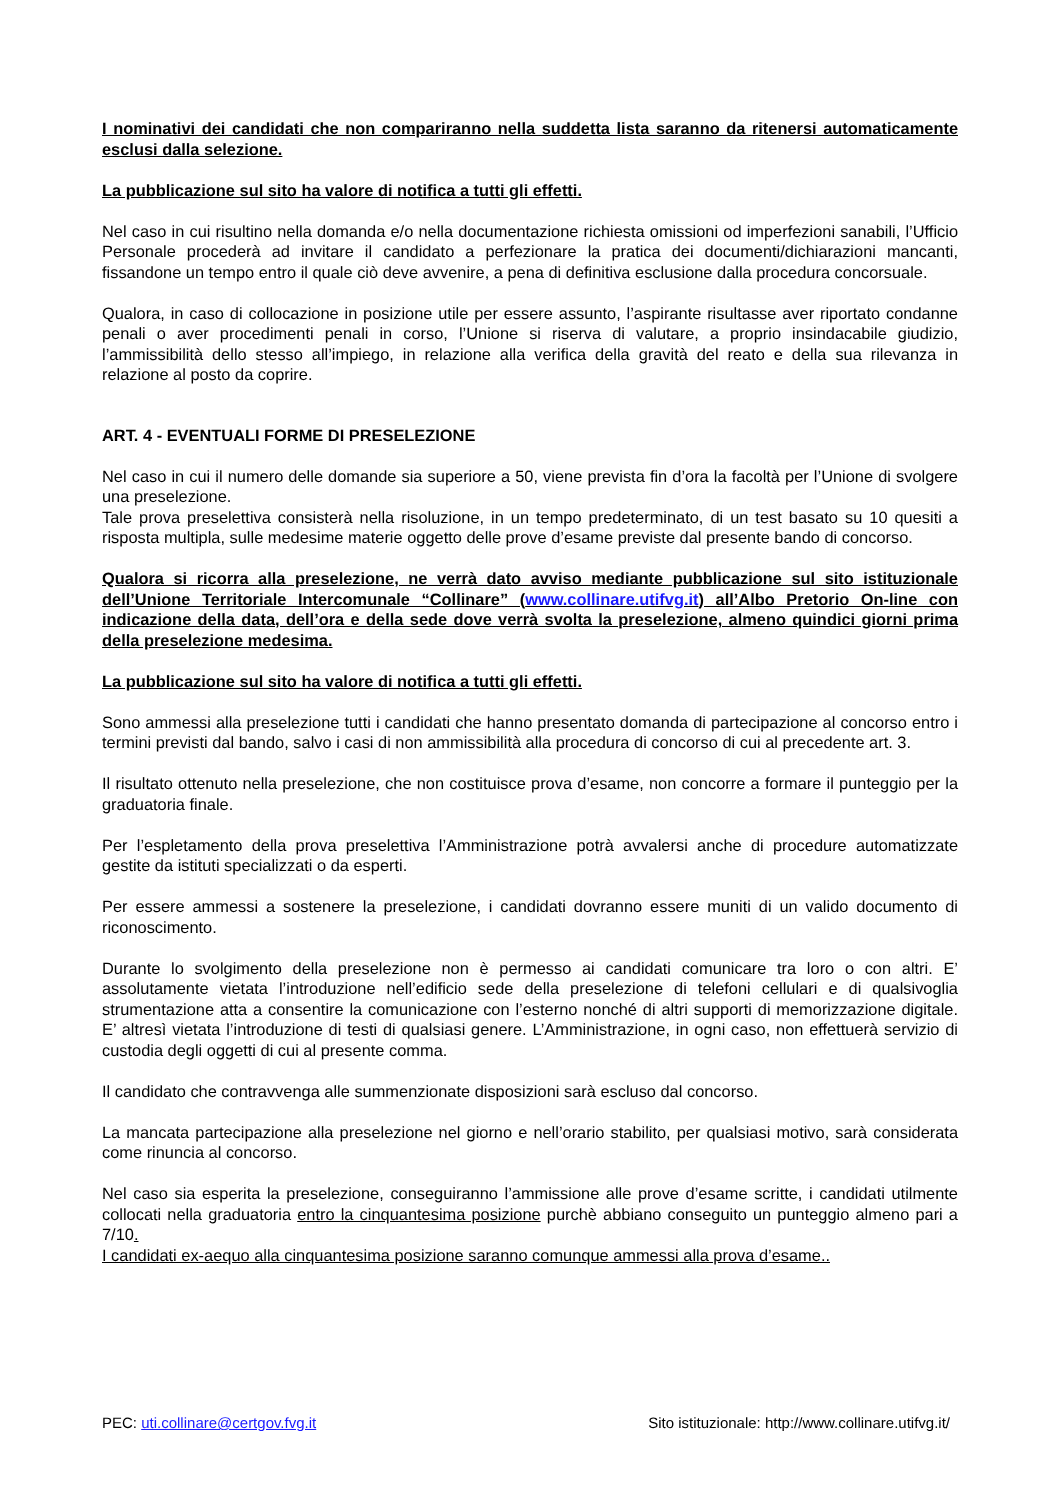I nominativi dei candidati che non compariranno nella suddetta lista saranno da ritenersi automaticamente esclusi dalla selezione.
La pubblicazione sul sito ha valore di notifica a tutti gli effetti.
Nel caso in cui risultino nella domanda e/o nella documentazione richiesta omissioni od imperfezioni sanabili, l’Ufficio Personale procederà ad invitare il candidato a perfezionare la pratica dei documenti/dichiarazioni mancanti, fissandone un tempo entro il quale ciò deve avvenire, a pena di definitiva esclusione dalla procedura concorsuale.
Qualora, in caso di collocazione in posizione utile per essere assunto, l’aspirante risultasse aver riportato condanne penali o aver procedimenti penali in corso, l’Unione si riserva di valutare, a proprio insindacabile giudizio, l’ammissibilità dello stesso all’impiego, in relazione alla verifica della gravità del reato e della sua rilevanza in relazione al posto da coprire.
ART. 4 - EVENTUALI FORME DI PRESELEZIONE
Nel caso in cui il numero delle domande sia superiore a 50, viene prevista fin d’ora la facoltà per l’Unione di svolgere una preselezione.
Tale prova preselettiva consisterà nella risoluzione, in un tempo predeterminato, di un test basato su 10 quesiti a risposta multipla, sulle medesime materie oggetto delle prove d’esame previste dal presente bando di concorso.
Qualora si ricorra alla preselezione, ne verrà dato avviso mediante pubblicazione sul sito istituzionale dell’Unione Territoriale Intercomunale “Collinare” (www.collinare.utifvg.it) all’Albo Pretorio On-line con indicazione della data, dell’ora e della sede dove verrà svolta la preselezione, almeno quindici giorni prima della preselezione medesima.
La pubblicazione sul sito ha valore di notifica a tutti gli effetti.
Sono ammessi alla preselezione tutti i candidati che hanno presentato domanda di partecipazione al concorso entro i termini previsti dal bando, salvo i casi di non ammissibilità alla procedura di concorso di cui al precedente art. 3.
Il risultato ottenuto nella preselezione, che non costituisce prova d’esame, non concorre a formare il punteggio per la graduatoria finale.
Per l’espletamento della prova preselettiva l’Amministrazione potrà avvalersi anche di procedure automatizzate gestite da istituti specializzati o da esperti.
Per essere ammessi a sostenere la preselezione, i candidati dovranno essere muniti di un valido documento di riconoscimento.
Durante lo svolgimento della preselezione non è permesso ai candidati comunicare tra loro o con altri. E’ assolutamente vietata l’introduzione nell’edificio sede della preselezione di telefoni cellulari e di qualsivoglia strumentazione atta a consentire la comunicazione con l’esterno nonché di altri supporti di memorizzazione digitale. E’ altresì vietata l’introduzione di testi di qualsiasi genere. L’Amministrazione, in ogni caso, non effettuerà servizio di custodia degli oggetti di cui al presente comma.
Il candidato che contravvenga alle summenzionate disposizioni sarà escluso dal concorso.
La mancata partecipazione alla preselezione nel giorno e nell’orario stabilito, per qualsiasi motivo, sarà considerata come rinuncia al concorso.
Nel caso sia esperita la preselezione, conseguiranno l’ammissione alle prove d’esame scritte, i candidati utilmente collocati nella graduatoria entro la cinquantesima posizione purchè abbiano conseguito un punteggio almeno pari a 7/10.
I candidati ex-aequo alla cinquantesima posizione saranno comunque ammessi alla prova d’esame..
PEC: uti.collinare@certgov.fvg.it Sito istituzionale: http://www.collinare.utifvg.it/